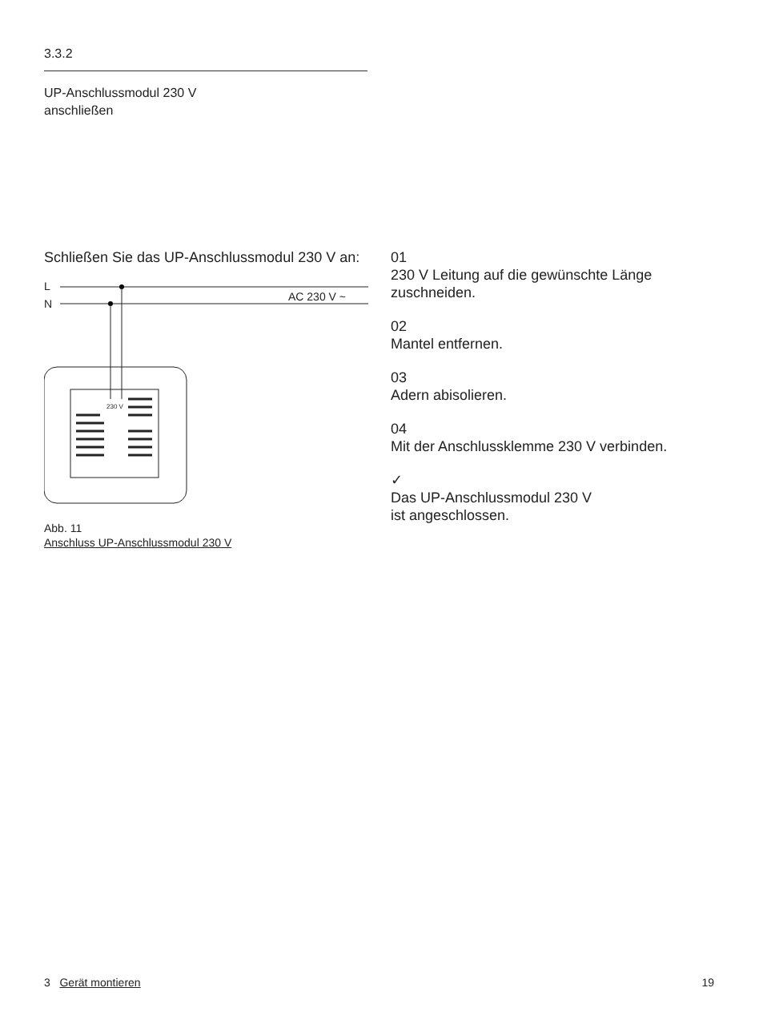3.3.2
UP-Anschlussmodul 230 V
anschließen
Schließen Sie das UP-Anschlussmodul 230 V an:
L
N
AC 230 V ~
230 V
Abb. 11
Anschluss UP-Anschlussmodul 230 V
01
230 V Leitung auf die gewünschte Länge zuschneiden.
02
Mantel entfernen.
03
Adern abisolieren.
04
Mit der Anschlussklemme 230 V verbinden.
✓
Das UP-Anschlussmodul 230 V
ist angeschlossen.
3 Gerät montieren 19